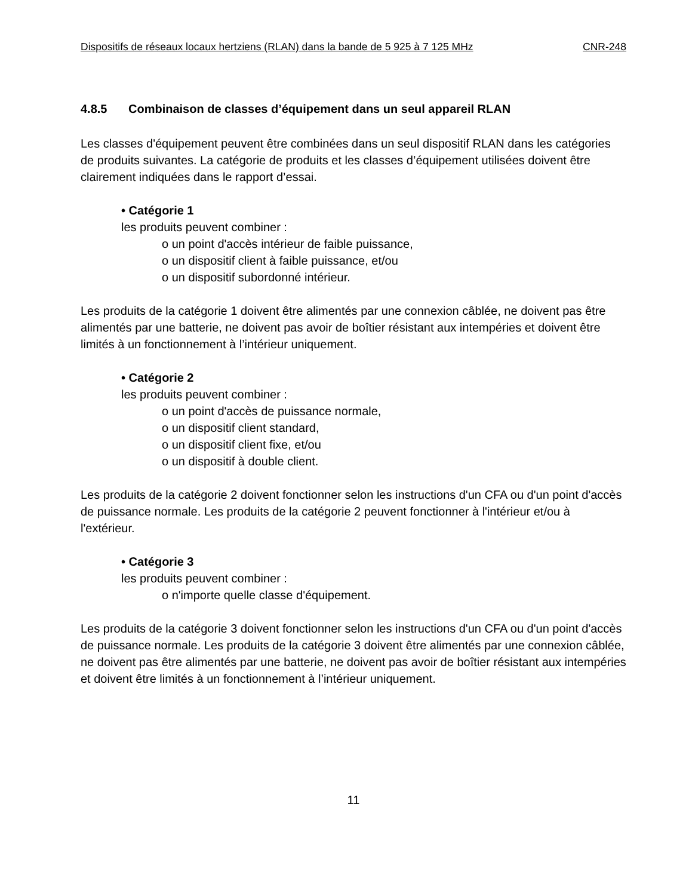Dispositifs de réseaux locaux hertziens (RLAN) dans la bande de 5 925 à 7 125 MHz CNR-248
4.8.5 Combinaison de classes d’équipement dans un seul appareil RLAN
Les classes d'équipement peuvent être combinées dans un seul dispositif RLAN dans les catégories de produits suivantes. La catégorie de produits et les classes d’équipement utilisées doivent être clairement indiquées dans le rapport d’essai.
• Catégorie 1
les produits peuvent combiner :
o un point d'accès intérieur de faible puissance,
o un dispositif client à faible puissance, et/ou
o un dispositif subordonné intérieur.
Les produits de la catégorie 1 doivent être alimentés par une connexion câblée, ne doivent pas être alimentés par une batterie, ne doivent pas avoir de boîtier résistant aux intempéries et doivent être limités à un fonctionnement à l’intérieur uniquement.
• Catégorie 2
les produits peuvent combiner :
o un point d'accès de puissance normale,
o un dispositif client standard,
o un dispositif client fixe, et/ou
o un dispositif à double client.
Les produits de la catégorie 2 doivent fonctionner selon les instructions d'un CFA ou d'un point d'accès de puissance normale. Les produits de la catégorie 2 peuvent fonctionner à l'intérieur et/ou à l'extérieur.
• Catégorie 3
les produits peuvent combiner :
o n'importe quelle classe d'équipement.
Les produits de la catégorie 3 doivent fonctionner selon les instructions d'un CFA ou d'un point d'accès de puissance normale. Les produits de la catégorie 3 doivent être alimentés par une connexion câblée, ne doivent pas être alimentés par une batterie, ne doivent pas avoir de boîtier résistant aux intempéries et doivent être limités à un fonctionnement à l’intérieur uniquement.
11